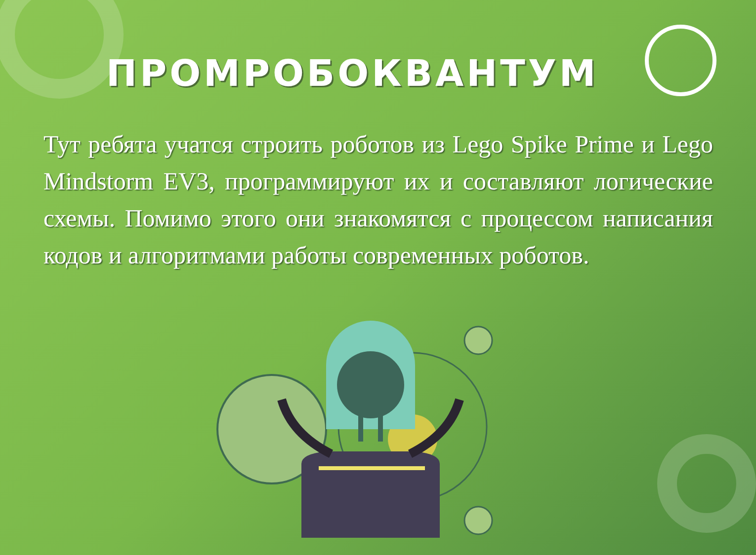ПРОМРОБОКВАНТУМ
Тут ребята учатся строить роботов из Lego Spike Prime и Lego Mindstorm EV3, программируют их и составляют логические схемы. Помимо этого они знакомятся с процессом написания кодов и алгоритмами работы современных роботов.